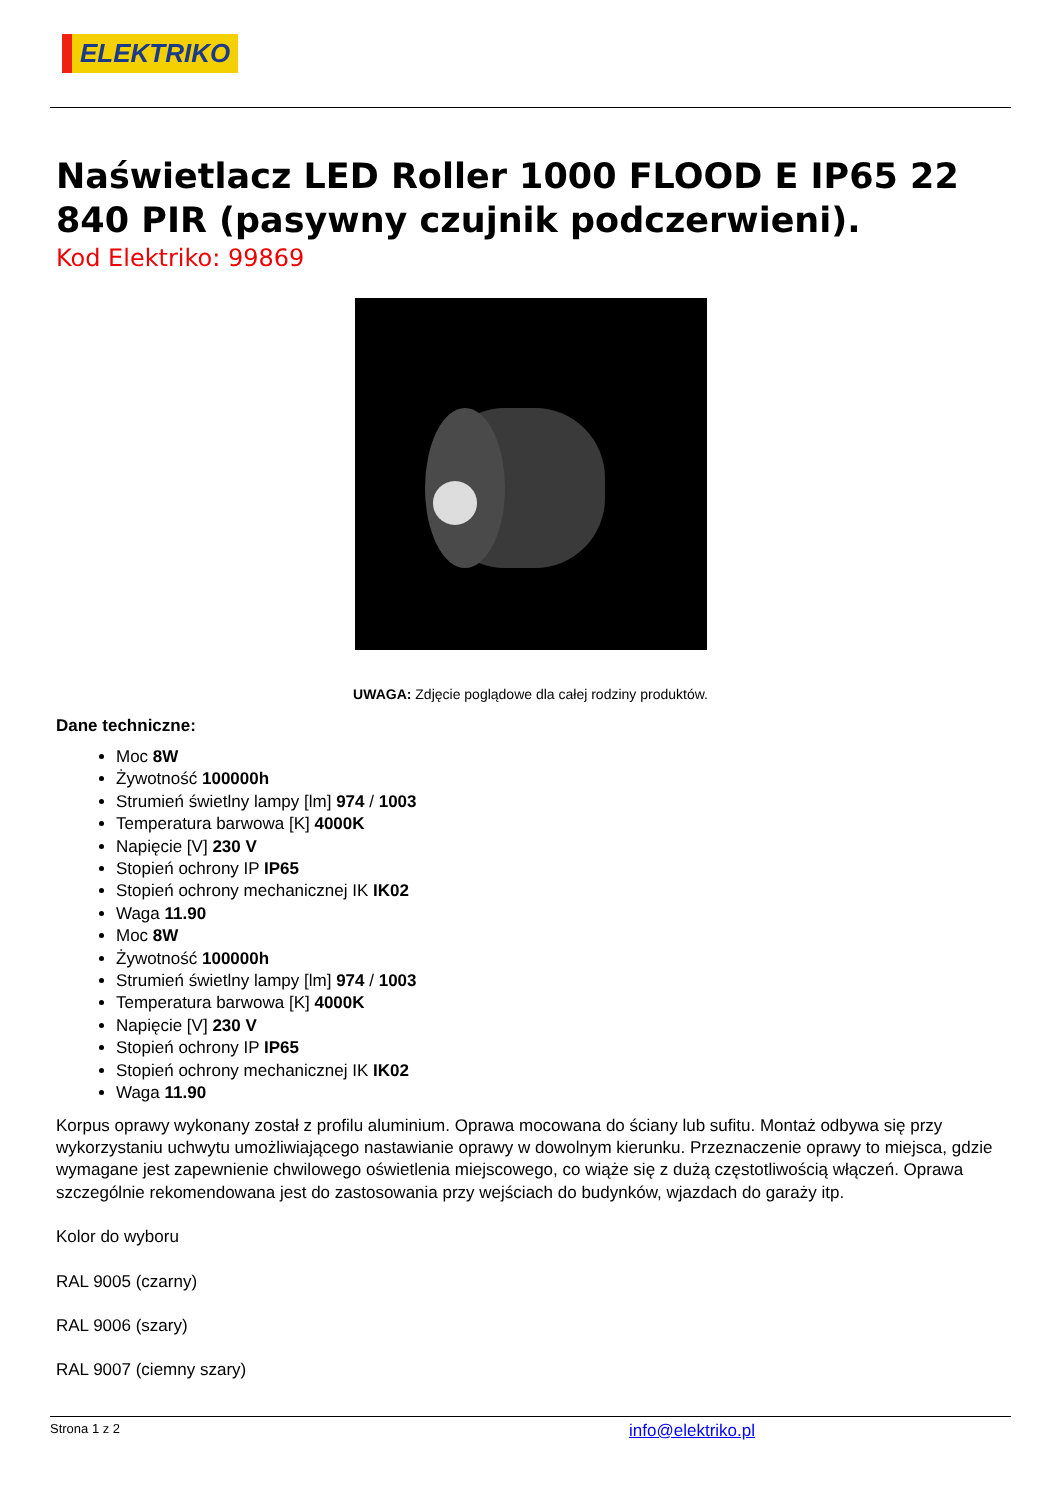ELEKTRIKO
Naświetlacz LED Roller 1000 FLOOD E IP65 22 840 PIR (pasywny czujnik podczerwieni).
Kod Elektriko: 99869
UWAGA: Zdjęcie poglądowe dla całej rodziny produktów.
Dane techniczne:
Moc 8W
Żywotność 100000h
Strumień świetlny lampy [lm] 974 / 1003
Temperatura barwowa [K] 4000K
Napięcie [V] 230 V
Stopień ochrony IP IP65
Stopień ochrony mechanicznej IK IK02
Waga 11.90
Moc 8W
Żywotność 100000h
Strumień świetlny lampy [lm] 974 / 1003
Temperatura barwowa [K] 4000K
Napięcie [V] 230 V
Stopień ochrony IP IP65
Stopień ochrony mechanicznej IK IK02
Waga 11.90
Korpus oprawy wykonany został z profilu aluminium. Oprawa mocowana do ściany lub sufitu. Montaż odbywa się przy wykorzystaniu uchwytu umożliwiającego nastawianie oprawy w dowolnym kierunku. Przeznaczenie oprawy to miejsca, gdzie wymagane jest zapewnienie chwilowego oświetlenia miejscowego, co wiąże się z dużą częstotliwością włączeń. Oprawa szczególnie rekomendowana jest do zastosowania przy wejściach do budynków, wjazdach do garaży itp.
Kolor do wyboru
RAL 9005 (czarny)
RAL 9006 (szary)
RAL 9007 (ciemny szary)
Strona 1 z 2 info@elektriko.pl